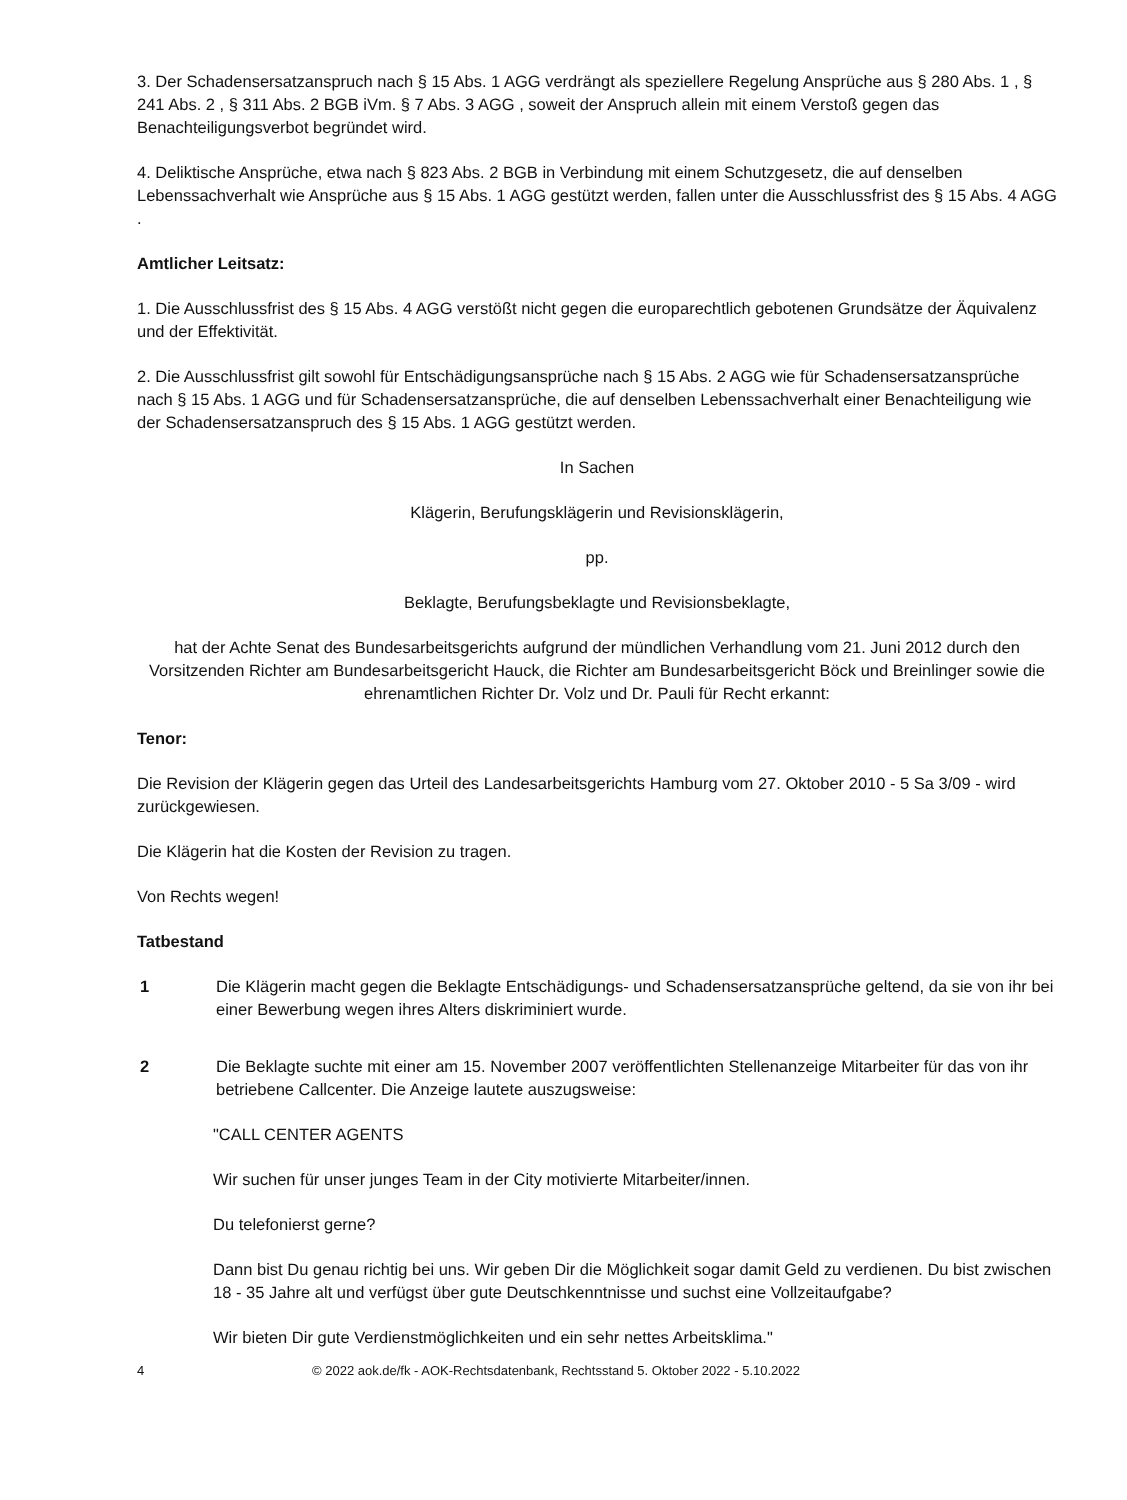3. Der Schadensersatzanspruch nach § 15 Abs. 1 AGG verdrängt als speziellere Regelung Ansprüche aus § 280 Abs. 1 , § 241 Abs. 2 , § 311 Abs. 2 BGB iVm. § 7 Abs. 3 AGG , soweit der Anspruch allein mit einem Verstoß gegen das Benachteiligungsverbot begründet wird.
4. Deliktische Ansprüche, etwa nach § 823 Abs. 2 BGB in Verbindung mit einem Schutzgesetz, die auf denselben Lebenssachverhalt wie Ansprüche aus § 15 Abs. 1 AGG gestützt werden, fallen unter die Ausschlussfrist des § 15 Abs. 4 AGG .
Amtlicher Leitsatz:
1. Die Ausschlussfrist des § 15 Abs. 4 AGG verstößt nicht gegen die europarechtlich gebotenen Grundsätze der Äquivalenz und der Effektivität.
2. Die Ausschlussfrist gilt sowohl für Entschädigungsansprüche nach § 15 Abs. 2 AGG wie für Schadensersatzansprüche nach § 15 Abs. 1 AGG und für Schadensersatzansprüche, die auf denselben Lebenssachverhalt einer Benachteiligung wie der Schadensersatzanspruch des § 15 Abs. 1 AGG gestützt werden.
In Sachen
Klägerin, Berufungsklägerin und Revisionsklägerin,
pp.
Beklagte, Berufungsbeklagte und Revisionsbeklagte,
hat der Achte Senat des Bundesarbeitsgerichts aufgrund der mündlichen Verhandlung vom 21. Juni 2012 durch den Vorsitzenden Richter am Bundesarbeitsgericht Hauck, die Richter am Bundesarbeitsgericht Böck und Breinlinger sowie die ehrenamtlichen Richter Dr. Volz und Dr. Pauli für Recht erkannt:
Tenor:
Die Revision der Klägerin gegen das Urteil des Landesarbeitsgerichts Hamburg vom 27. Oktober 2010 - 5 Sa 3/09 - wird zurückgewiesen.
Die Klägerin hat die Kosten der Revision zu tragen.
Von Rechts wegen!
Tatbestand
1 Die Klägerin macht gegen die Beklagte Entschädigungs- und Schadensersatzansprüche geltend, da sie von ihr bei einer Bewerbung wegen ihres Alters diskriminiert wurde.
2 Die Beklagte suchte mit einer am 15. November 2007 veröffentlichten Stellenanzeige Mitarbeiter für das von ihr betriebene Callcenter. Die Anzeige lautete auszugsweise:
"CALL CENTER AGENTS
Wir suchen für unser junges Team in der City motivierte Mitarbeiter/innen.
Du telefonierst gerne?
Dann bist Du genau richtig bei uns. Wir geben Dir die Möglichkeit sogar damit Geld zu verdienen. Du bist zwischen 18 - 35 Jahre alt und verfügst über gute Deutschkenntnisse und suchst eine Vollzeitaufgabe?
Wir bieten Dir gute Verdienstmöglichkeiten und ein sehr nettes Arbeitsklima."
4 © 2022 aok.de/fk - AOK-Rechtsdatenbank, Rechtsstand 5. Oktober 2022 - 5.10.2022